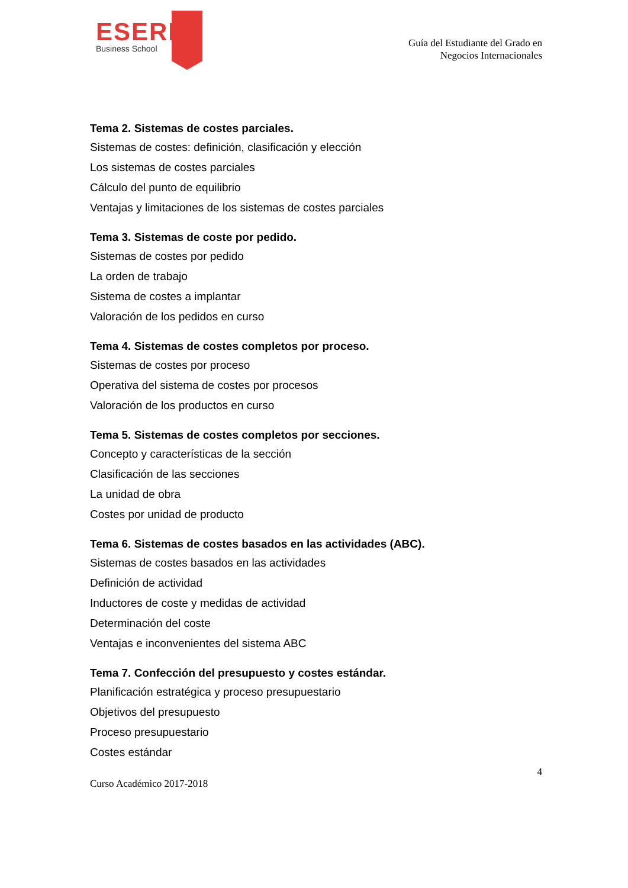ESERP
Business School
Guía del Estudiante del Grado en
Negocios Internacionales
Tema 2. Sistemas de costes parciales.
Sistemas de costes: definición, clasificación y elección
Los sistemas de costes parciales
Cálculo del punto de equilibrio
Ventajas y limitaciones de los sistemas de costes parciales
Tema 3. Sistemas de coste por pedido.
Sistemas de costes por pedido
La orden de trabajo
Sistema de costes a implantar
Valoración de los pedidos en curso
Tema 4. Sistemas de costes completos por proceso.
Sistemas de costes por proceso
Operativa del sistema de costes por procesos
Valoración de los productos en curso
Tema 5. Sistemas de costes completos por secciones.
Concepto y características de la sección
Clasificación de las secciones
La unidad de obra
Costes por unidad de producto
Tema 6. Sistemas de costes basados en las actividades (ABC).
Sistemas de costes basados en las actividades
Definición de actividad
Inductores de coste y medidas de actividad
Determinación del coste
Ventajas e inconvenientes del sistema ABC
Tema 7. Confección del presupuesto y costes estándar.
Planificación estratégica y proceso presupuestario
Objetivos del presupuesto
Proceso presupuestario
Costes estándar
4
Curso Académico 2017-2018